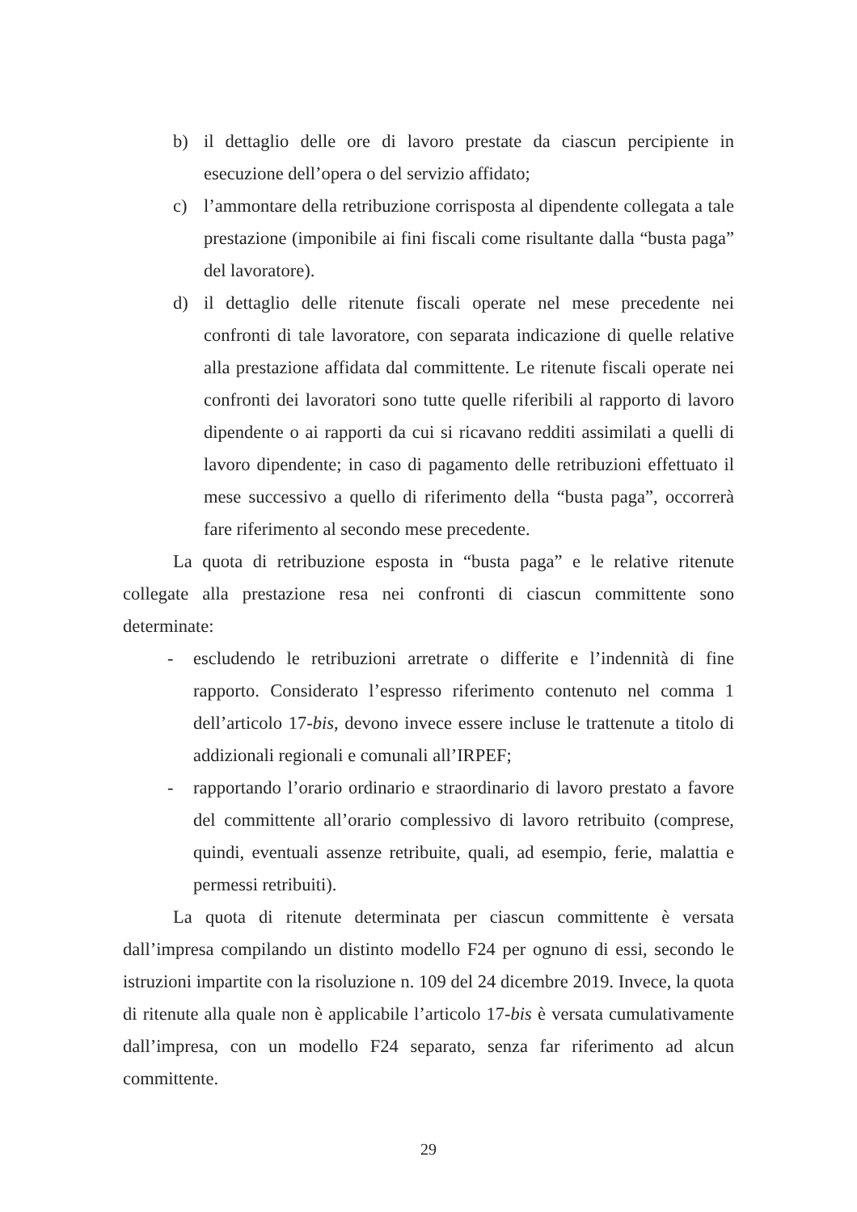b) il dettaglio delle ore di lavoro prestate da ciascun percipiente in esecuzione dell’opera o del servizio affidato;
c) l’ammontare della retribuzione corrisposta al dipendente collegata a tale prestazione (imponibile ai fini fiscali come risultante dalla “busta paga” del lavoratore).
d) il dettaglio delle ritenute fiscali operate nel mese precedente nei confronti di tale lavoratore, con separata indicazione di quelle relative alla prestazione affidata dal committente. Le ritenute fiscali operate nei confronti dei lavoratori sono tutte quelle riferibili al rapporto di lavoro dipendente o ai rapporti da cui si ricavano redditi assimilati a quelli di lavoro dipendente; in caso di pagamento delle retribuzioni effettuato il mese successivo a quello di riferimento della “busta paga”, occorrerà fare riferimento al secondo mese precedente.
La quota di retribuzione esposta in “busta paga” e le relative ritenute collegate alla prestazione resa nei confronti di ciascun committente sono determinate:
- escludendo le retribuzioni arretrate o differite e l’indennità di fine rapporto. Considerato l’espresso riferimento contenuto nel comma 1 dell’articolo 17-bis, devono invece essere incluse le trattenute a titolo di addizionali regionali e comunali all’IRPEF;
- rapportando l’orario ordinario e straordinario di lavoro prestato a favore del committente all’orario complessivo di lavoro retribuito (comprese, quindi, eventuali assenze retribuite, quali, ad esempio, ferie, malattia e permessi retribuiti).
La quota di ritenute determinata per ciascun committente è versata dall’impresa compilando un distinto modello F24 per ognuno di essi, secondo le istruzioni impartite con la risoluzione n. 109 del 24 dicembre 2019. Invece, la quota di ritenute alla quale non è applicabile l’articolo 17-bis è versata cumulativamente dall’impresa, con un modello F24 separato, senza far riferimento ad alcun committente.
29